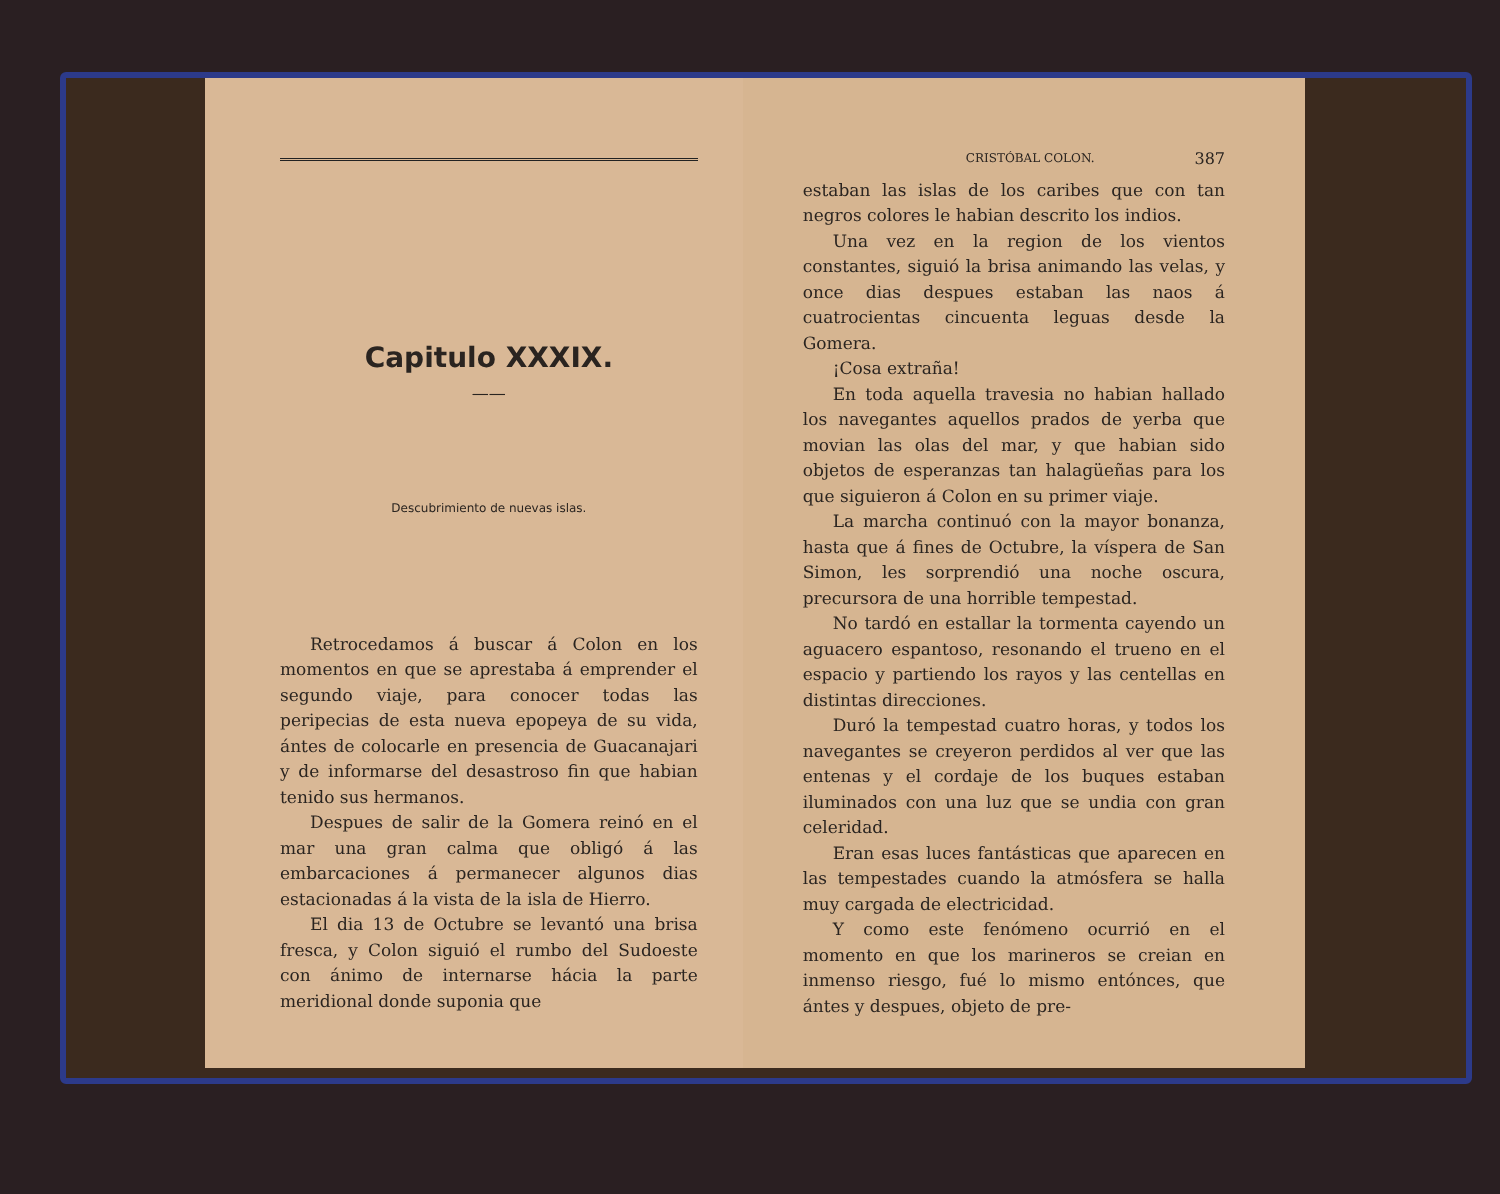Capitulo XXXIX.
——
Descubrimiento de nuevas islas.
Retrocedamos á buscar á Colon en los momentos en que se aprestaba á emprender el segundo viaje, para conocer todas las peripecias de esta nueva epopeya de su vida, ántes de colocarle en presencia de Guacanajari y de informarse del desastroso fin que habian tenido sus hermanos.
Despues de salir de la Gomera reinó en el mar una gran calma que obligó á las embarcaciones á permanecer algunos dias estacionadas á la vista de la isla de Hierro.
El dia 13 de Octubre se levantó una brisa fresca, y Colon siguió el rumbo del Sudoeste con ánimo de internarse hácia la parte meridional donde suponia que
CRISTÓBAL COLON. 387
estaban las islas de los caribes que con tan negros colores le habian descrito los indios.
Una vez en la region de los vientos constantes, siguió la brisa animando las velas, y once dias despues estaban las naos á cuatrocientas cincuenta leguas desde la Gomera.
¡Cosa extraña!
En toda aquella travesia no habian hallado los navegantes aquellos prados de yerba que movian las olas del mar, y que habian sido objetos de esperanzas tan halagüeñas para los que siguieron á Colon en su primer viaje.
La marcha continuó con la mayor bonanza, hasta que á fines de Octubre, la víspera de San Simon, les sorprendió una noche oscura, precursora de una horrible tempestad.
No tardó en estallar la tormenta cayendo un aguacero espantoso, resonando el trueno en el espacio y partiendo los rayos y las centellas en distintas direcciones.
Duró la tempestad cuatro horas, y todos los navegantes se creyeron perdidos al ver que las entenas y el cordaje de los buques estaban iluminados con una luz que se undia con gran celeridad.
Eran esas luces fantásticas que aparecen en las tempestades cuando la atmósfera se halla muy cargada de electricidad.
Y como este fenómeno ocurrió en el momento en que los marineros se creian en inmenso riesgo, fué lo mismo entónces, que ántes y despues, objeto de pre-